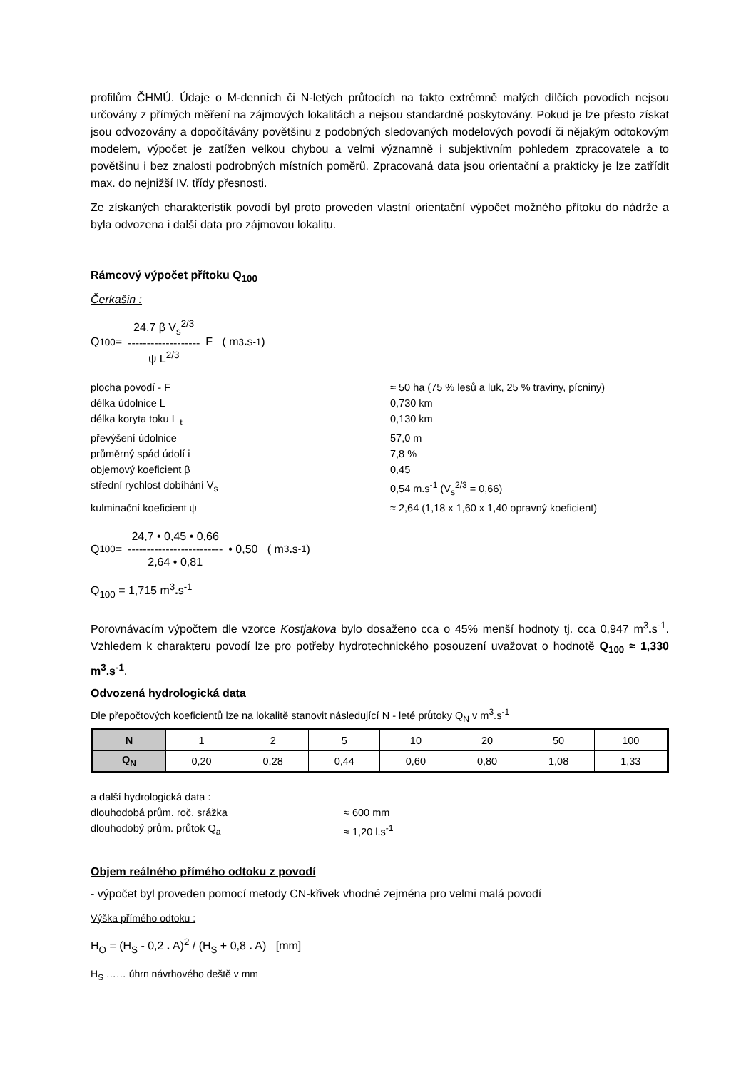profilům ČHMÚ. Údaje o M-denních či N-letých průtocích na takto extrémně malých dílčích povodích nejsou určovány z přímých měření na zájmových lokalitách a nejsou standardně poskytovány. Pokud je lze přesto získat jsou odvozovány a dopočítávány povětšinu z podobných sledovaných modelových povodí či nějakým odtokovým modelem, výpočet je zatížen velkou chybou a velmi významně i subjektivním pohledem zpracovatele a to povětšinu i bez znalosti podrobných místních poměrů. Zpracovaná data jsou orientační a prakticky je lze zatřídit max. do nejnižší IV. třídy přesnosti.
Ze získaných charakteristik povodí byl proto proveden vlastní orientační výpočet možného přítoku do nádrže a byla odvozena i další data pro zájmovou lokalitu.
Rámcový výpočet přítoku Q<sub>100</sub>
Čerkašin :
Q<sub>100</sub> = 24,7 β V<sub>s</sub><sup>2/3</sup>
-------------------
ψ L<sup>2/3</sup> F ( m<sup>3</sup>. s<sup>-1</sup>)
plocha povodí - F ≈ 50 ha (75 % lesů a luk, 25 % traviny, pícniny) délka údolnice L 0,730 km délka koryta toku L <sub>t</sub> 0,130 km převýšení údolnice 57,0 m průměrný spád údolí i 7,8 % objemový koeficient β 0,45 střední rychlost dobíhání V<sub>s</sub> 0,54 m.s<sup>-1</sup> (V<sub>s</sub><sup>2/3</sup> = 0,66) kulminační koeficient ψ ≈ 2,64 (1,18 x 1,60 x 1,40 opravný koeficient)
Q<sub>100</sub> = 24,7 • 0,45 • 0,66
-------------------------
2,64 • 0,81 • 0,50 ( m<sup>3</sup>. s<sup>-1</sup>)
Q<sub>100</sub> = 1,715 m<sup>3</sup>. s<sup>-1</sup>
Porovnávacím výpočtem dle vzorce Kostjakova bylo dosaženo cca o 45% menší hodnoty tj. cca 0,947 m<sup>3</sup>. s<sup>-1</sup>. Vzhledem k charakteru povodí lze pro potřeby hydrotechnického posouzení uvažovat o hodnotě Q<sub>100</sub> ≈ 1,330 m<sup>3</sup>.s<sup>-1</sup>.
Odvozená hydrologická data
Dle přepočtových koeficientů lze na lokalitě stanovit následující N - leté průtoky Q<sub>N</sub> v m<sup>3</sup>.s<sup>-1</sup>
| N | 1 | 2 | 5 | 10 | 20 | 50 | 100 |
| Q<sub>N</sub> | 0,20 | 0,28 | 0,44 | 0,60 | 0,80 | 1,08 | 1,33 |
a další hydrologická data : dlouhodobá prům. roč. srážka ≈ 600 mm dlouhodobý prům. průtok Q<sub>a</sub> ≈ 1,20 l.s<sup>-1</sup>
Objem reálného přímého odtoku z povodí
- výpočet byl proveden pomocí metody CN-křivek vhodné zejména pro velmi malá povodí
Výška přímého odtoku :
H<sub>O</sub> = (H<sub>S</sub> - 0,2 . A)<sup>2</sup> / (H<sub>S</sub> + 0,8 . A) [mm]
H<sub>S</sub> …… úhrn návrhového deště v mm